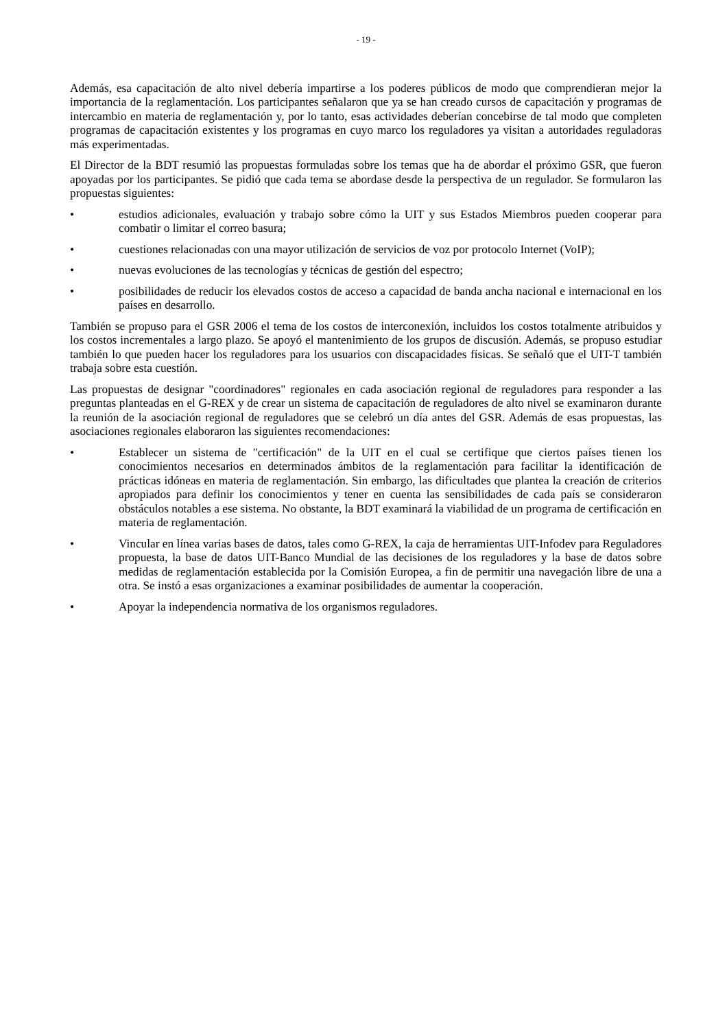- 19 -
Además, esa capacitación de alto nivel debería impartirse a los poderes públicos de modo que comprendieran mejor la importancia de la reglamentación. Los participantes señalaron que ya se han creado cursos de capacitación y programas de intercambio en materia de reglamentación y, por lo tanto, esas actividades deberían concebirse de tal modo que completen programas de capacitación existentes y los programas en cuyo marco los reguladores ya visitan a autoridades reguladoras más experimentadas.
El Director de la BDT resumió las propuestas formuladas sobre los temas que ha de abordar el próximo GSR, que fueron apoyadas por los participantes. Se pidió que cada tema se abordase desde la perspectiva de un regulador. Se formularon las propuestas siguientes:
• estudios adicionales, evaluación y trabajo sobre cómo la UIT y sus Estados Miembros pueden cooperar para combatir o limitar el correo basura;
• cuestiones relacionadas con una mayor utilización de servicios de voz por protocolo Internet (VoIP);
• nuevas evoluciones de las tecnologías y técnicas de gestión del espectro;
• posibilidades de reducir los elevados costos de acceso a capacidad de banda ancha nacional e internacional en los países en desarrollo.
También se propuso para el GSR 2006 el tema de los costos de interconexión, incluidos los costos totalmente atribuidos y los costos incrementales a largo plazo. Se apoyó el mantenimiento de los grupos de discusión. Además, se propuso estudiar también lo que pueden hacer los reguladores para los usuarios con discapacidades físicas. Se señaló que el UIT-T también trabaja sobre esta cuestión.
Las propuestas de designar "coordinadores" regionales en cada asociación regional de reguladores para responder a las preguntas planteadas en el G-REX y de crear un sistema de capacitación de reguladores de alto nivel se examinaron durante la reunión de la asociación regional de reguladores que se celebró un día antes del GSR. Además de esas propuestas, las asociaciones regionales elaboraron las siguientes recomendaciones:
• Establecer un sistema de "certificación" de la UIT en el cual se certifique que ciertos países tienen los conocimientos necesarios en determinados ámbitos de la reglamentación para facilitar la identificación de prácticas idóneas en materia de reglamentación. Sin embargo, las dificultades que plantea la creación de criterios apropiados para definir los conocimientos y tener en cuenta las sensibilidades de cada país se consideraron obstáculos notables a ese sistema. No obstante, la BDT examinará la viabilidad de un programa de certificación en materia de reglamentación.
• Vincular en línea varias bases de datos, tales como G-REX, la caja de herramientas UIT-Infodev para Reguladores propuesta, la base de datos UIT-Banco Mundial de las decisiones de los reguladores y la base de datos sobre medidas de reglamentación establecida por la Comisión Europea, a fin de permitir una navegación libre de una a otra. Se instó a esas organizaciones a examinar posibilidades de aumentar la cooperación.
• Apoyar la independencia normativa de los organismos reguladores.